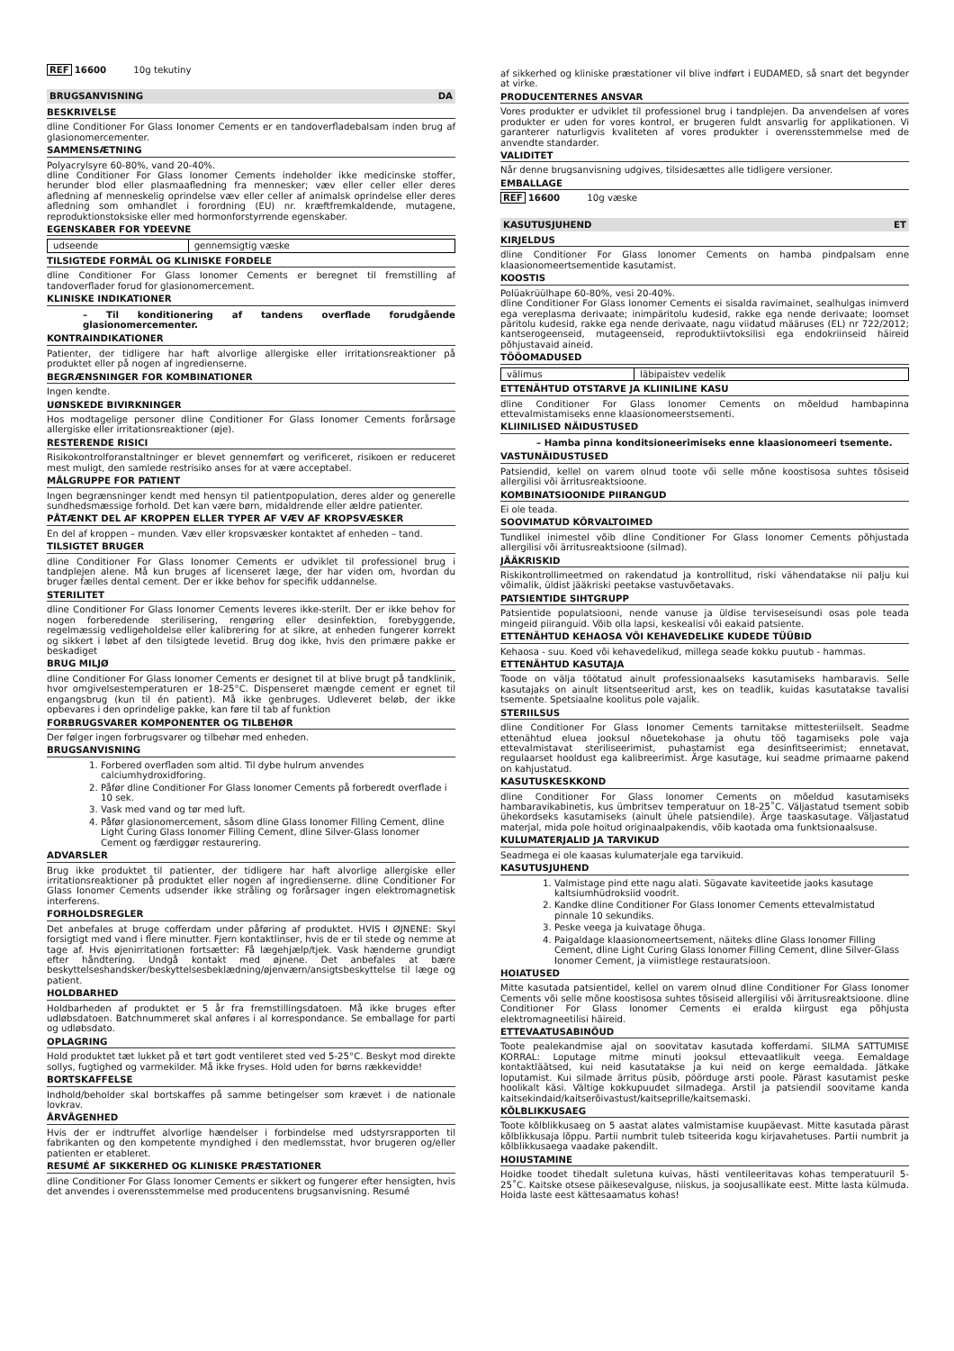REF 16600 10g tekutiny
BRUGSANVISNING DA
BESKRIVELSE
dline Conditioner For Glass Ionomer Cements er en tandoverfladebalsam inden brug af glasionomercementer.
SAMMENSÆTNING
Polyacrylsyre 60-80%, vand 20-40%.
dline Conditioner For Glass Ionomer Cements indeholder ikke medicinske stoffer, herunder blod eller plasmaafledning fra mennesker; væv eller celler eller deres afledning af menneskelig oprindelse væv eller celler af animalsk oprindelse eller deres afledning som omhandlet i forordning (EU) nr. kræftfremkaldende, mutagene, reproduktionstoksiske eller med hormonforstyrrende egenskaber.
EGENSKABER FOR YDEEVNE
| udseende | gennemsigtig væske |
TILSIGTEDE FORMÅL OG KLINISKE FORDELE
dline Conditioner For Glass Ionomer Cements er beregnet til fremstilling af tandoverflader forud for glasionomercement.
KLINISKE INDIKATIONER
– Til konditionering af tandens overflade forudgående glasionomercementer.
KONTRAINDIKATIONER
Patienter, der tidligere har haft alvorlige allergiske eller irritationsreaktioner på produktet eller på nogen af ingredienserne.
BEGRÆNSNINGER FOR KOMBINATIONER
Ingen kendte.
UØNSKEDE BIVIRKNINGER
Hos modtagelige personer dline Conditioner For Glass Ionomer Cements forårsage allergiske eller irritationsreaktioner (øje).
RESTERENDE RISICI
Risikokontrolforanstaltninger er blevet gennemført og verificeret, risikoen er reduceret mest muligt, den samlede restrisiko anses for at være acceptabel.
MÅLGRUPPE FOR PATIENT
Ingen begrænsninger kendt med hensyn til patientpopulation, deres alder og generelle sundhedsmæssige forhold. Det kan være børn, midaldrende eller ældre patienter.
PÅTÆNKT DEL AF KROPPEN ELLER TYPER AF VÆV AF KROPSVÆSKER
En del af kroppen – munden. Væv eller kropsvæsker kontaktet af enheden – tand.
TILSIGTET BRUGER
dline Conditioner For Glass Ionomer Cements er udviklet til professionel brug i tandplejen alene. Må kun bruges af licenseret læge, der har viden om, hvordan du bruger fælles dental cement. Der er ikke behov for specifik uddannelse.
STERILITET
dline Conditioner For Glass Ionomer Cements leveres ikke-sterilt. Der er ikke behov for nogen forberedende sterilisering, rengøring eller desinfektion, forebyggende, regelmæssig vedligeholdelse eller kalibrering for at sikre, at enheden fungerer korrekt og sikkert i løbet af den tilsigtede levetid. Brug dog ikke, hvis den primære pakke er beskadiget
BRUG MILJØ
dline Conditioner For Glass Ionomer Cements er designet til at blive brugt på tandklinik, hvor omgivelsestemperaturen er 18-25°C. Dispenseret mængde cement er egnet til engangsbrug (kun til én patient). Må ikke genbruges. Udleveret beløb, der ikke opbevares i den oprindelige pakke, kan føre til tab af funktion
FORBRUGSVARER KOMPONENTER OG TILBEHØR
Der følger ingen forbrugsvarer og tilbehør med enheden.
BRUGSANVISNING
1. Forbered overfladen som altid. Til dybe hulrum anvendes calciumhydroxidforing.
2. Påfør dline Conditioner For Glass Ionomer Cements på forberedt overflade i 10 sek.
3. Vask med vand og tør med luft.
4. Påfør glasionomercement, såsom dline Glass Ionomer Filling Cement, dline Light Curing Glass Ionomer Filling Cement, dline Silver-Glass Ionomer Cement og færdiggør restaurering.
ADVARSLER
Brug ikke produktet til patienter, der tidligere har haft alvorlige allergiske eller irritationsreaktioner på produktet eller nogen af ingredienserne. dline Conditioner For Glass Ionomer Cements udsender ikke stråling og forårsager ingen elektromagnetisk interferens.
FORHOLDSREGLER
Det anbefales at bruge cofferdam under påføring af produktet. HVIS I ØJNENE: Skyl forsigtigt med vand i flere minutter. Fjern kontaktlinser, hvis de er til stede og nemme at tage af. Hvis øjenirritationen fortsætter: Få lægehjælp/tjek. Vask hænderne grundigt efter håndtering. Undgå kontakt med øjnene. Det anbefales at bære beskyttelseshandsker/beskyttelsesbeklædning/øjenværn/ansigtsbeskyttelse til læge og patient.
HOLDBARHED
Holdbarheden af produktet er 5 år fra fremstillingsdatoen. Må ikke bruges efter udløbsdatoen. Batchnummeret skal anføres i al korrespondance. Se emballage for parti og udløbsdato.
OPLAGRING
Hold produktet tæt lukket på et tørt godt ventileret sted ved 5-25°C. Beskyt mod direkte sollys, fugtighed og varmekilder. Må ikke fryses. Hold uden for børns rækkevidde!
BORTSKAFFELSE
Indhold/beholder skal bortskaffes på samme betingelser som krævet i de nationale lovkrav.
ÅRVÅGENHED
Hvis der er indtruffet alvorlige hændelser i forbindelse med udstyrsrapporten til fabrikanten og den kompetente myndighed i den medlemsstat, hvor brugeren og/eller patienten er etableret.
RESUMÉ AF SIKKERHED OG KLINISKE PRÆSTATIONER
dline Conditioner For Glass Ionomer Cements er sikkert og fungerer efter hensigten, hvis det anvendes i overensstemmelse med producentens brugsanvisning. Resumé
af sikkerhed og kliniske præstationer vil blive indført i EUDAMED, så snart det begynder at virke.
PRODUCENTERNES ANSVAR
Vores produkter er udviklet til professionel brug i tandplejen. Da anvendelsen af vores produkter er uden for vores kontrol, er brugeren fuldt ansvarlig for applikationen. Vi garanterer naturligvis kvaliteten af vores produkter i overensstemmelse med de anvendte standarder.
VALIDITET
Når denne brugsanvisning udgives, tilsidesættes alle tidligere versioner.
EMBALLAGE
REF 16600 10g væske
KASUTUSJUHEND ET
KIRJELDUS
dline Conditioner For Glass Ionomer Cements on hamba pindpalsam enne klaasionomeertsementide kasutamist.
KOOSTIS
Polüakrüülhape 60-80%, vesi 20-40%.
dline Conditioner For Glass Ionomer Cements ei sisalda ravimainet, sealhulgas inimverd ega vereplasma derivaate; inimpäritolu kudesid, rakke ega nende derivaate; loomset päritolu kudesid, rakke ega nende derivaate, nagu viidatud määruses (EL) nr 722/2012; kantserogeenseid, mutageenseid, reproduktiivtoksilisi ega endokriinseid häireid põhjustavaid aineid.
TÖÖOMADUSED
| välimus | läbipaistev vedelik |
ETTENÄHTUD OTSTARVE JA KLIINILINE KASU
dline Conditioner For Glass Ionomer Cements on mõeldud hambapinna ettevalmistamiseks enne klaasionomeerstsementi.
KLIINILISED NÄIDUSTUSED
– Hamba pinna konditsioneerimiseks enne klaasionomeeri tsemente.
VASTUNÄIDUSTUSED
Patsiendid, kellel on varem olnud toote või selle mõne koostisosa suhtes tõsiseid allergilisi või ärritusreaktsioone.
KOMBINATSIOONIDE PIIRANGUD
Ei ole teada.
SOOVIMATUD KÕRVALTOIMED
Tundlikel inimestel võib dline Conditioner For Glass Ionomer Cements põhjustada allergilisi või ärritusreaktsioone (silmad).
JÄÄKRISKID
Riskikontrollimeetmed on rakendatud ja kontrollitud, riski vähendatakse nii palju kui võimalik, üldist jääkriski peetakse vastuvõetavaks.
PATSIENTIDE SIHTGRUPP
Patsientide populatsiooni, nende vanuse ja üldise terviseseisundi osas pole teada mingeid piiranguid. Võib olla lapsi, keskealisi või eakaid patsiente.
ETTENÄHTUD KEHAOSA VÕI KEHAVEDELIKE KUDEDE TÜÜBID
Kehaosa - suu. Koed või kehavedelikud, millega seade kokku puutub - hammas.
ETTENÄHTUD KASUTAJA
Toode on välja töötatud ainult professionaalseks kasutamiseks hambaravis. Selle kasutajaks on ainult litsentseeritud arst, kes on teadlik, kuidas kasutatakse tavalisi tsemente. Spetsiaalne koolitus pole vajalik.
STERIILSUS
dline Conditioner For Glass Ionomer Cements tarnitakse mittesteriilselt. Seadme ettenähtud eluea jooksul nõuetekohase ja ohutu töö tagamiseks pole vaja ettevalmistavat steriliseerimist, puhastamist ega desinfitseerimist; ennetavat, regulaarset hooldust ega kalibreerimist. Ärge kasutage, kui seadme primaarne pakend on kahjustatud.
KASUTUSKESKKOND
dline Conditioner For Glass Ionomer Cements on mõeldud kasutamiseks hambaravikabinetis, kus ümbritsev temperatuur on 18-25˚C. Väljastatud tsement sobib ühekordseks kasutamiseks (ainult ühele patsiendile). Ärge taaskasutage. Väljastatud materjal, mida pole hoitud originaalpakendis, võib kaotada oma funktsionaalsuse.
KULUMATERJALID JA TARVIKUD
Seadmega ei ole kaasas kulumaterjale ega tarvikuid.
KASUTUSJUHEND
1. Valmistage pind ette nagu alati. Sügavate kaviteetide jaoks kasutage kaltsiumhüdroksiid voodrit.
2. Kandke dline Conditioner For Glass Ionomer Cements ettevalmistatud pinnale 10 sekundiks.
3. Peske veega ja kuivatage õhuga.
4. Paigaldage klaasionomeertsement, näiteks dline Glass Ionomer Filling Cement, dline Light Curing Glass Ionomer Filling Cement, dline Silver-Glass Ionomer Cement, ja viimistlege restauratsioon.
HOIATUSED
Mitte kasutada patsientidel, kellel on varem olnud dline Conditioner For Glass Ionomer Cements või selle mõne koostisosa suhtes tõsiseid allergilisi või ärritusreaktsioone. dline Conditioner For Glass Ionomer Cements ei eralda kiirgust ega põhjusta elektromagneetilisi häireid.
ETTEVAATUSABINÕUD
Toote pealekandmise ajal on soovitatav kasutada kofferdami. SILMA SATTUMISE KORRAL: Loputage mitme minuti jooksul ettevaatlikult veega. Eemaldage kontaktläätsed, kui neid kasutatakse ja kui neid on kerge eemaldada. Jätkake loputamist. Kui silmade ärritus püsib, pöörduge arsti poole. Pärast kasutamist peske hoolikalt käsi. Vältige kokkupuudet silmadega. Arstil ja patsiendil soovitame kanda kaitsekindaid/kaitserõivastust/kaitseprille/kaitsemaski.
KÕLBLIKKUSAEG
Toote kõlblikkusaeg on 5 aastat alates valmistamise kuupäevast. Mitte kasutada pärast kõlblikkusaja lõppu. Partii numbrit tuleb tsiteerida kogu kirjavahetuses. Partii numbrit ja kõlblikkusaega vaadake pakendilt.
HOIUSTAMINE
Hoidke toodet tihedalt suletuna kuivas, hästi ventileeritavas kohas temperatuuril 5-25˚C. Kaitske otsese päikesevalguse, niiskus, ja soojusallikate eest. Mitte lasta külmuda. Hoida laste eest kättesaamatus kohas!